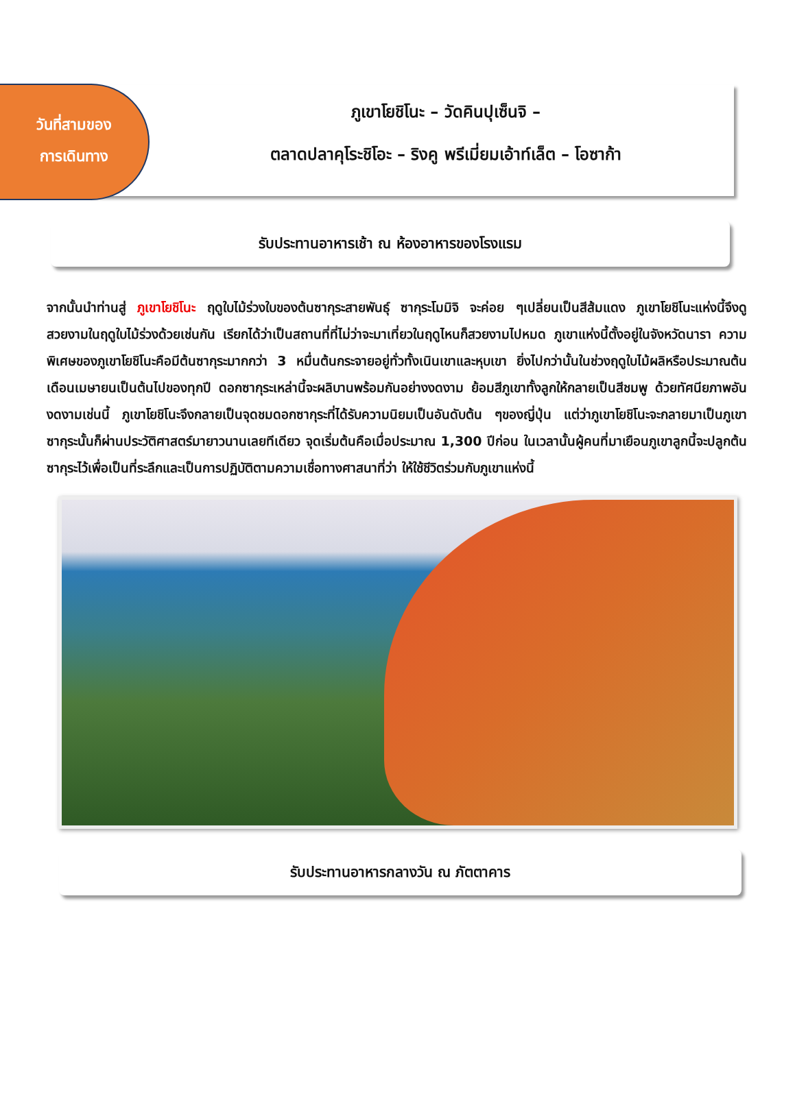วันที่สามของ
การเดินทาง
ภูเขาโยชิโนะ – วัดคินปุเซ็นจิ –
ตลาดปลาคุโระชิโอะ – ริงคู พรีเมี่ยมเอ้าท์เล็ต – โอซาก้า
รับประทานอาหารเช้า ณ ห้องอาหารของโรงแรม
จากนั้นนำท่านสู่ ภูเขาโยชิโนะ ฤดูใบไม้ร่วงใบของต้นซากุระสายพันธุ์ ซากุระโมมิจิ จะค่อย ๆเปลี่ยนเป็นสีส้มแดง ภูเขาโยชิโนะแห่งนี้จึงดูสวยงามในฤดูใบไม้ร่วงด้วยเช่นกัน เรียกได้ว่าเป็นสถานที่ที่ไม่ว่าจะมาเที่ยวในฤดูไหนก็สวยงามไปหมด ภูเขาแห่งนี้ตั้งอยู่ในจังหวัดนารา ความพิเศษของภูเขาโยชิโนะคือมีต้นซากุระมากกว่า 3 หมื่นต้นกระจายอยู่ทั่วทั้งเนินเขาและหุบเขา ยิ่งไปกว่านั้นในช่วงฤดูใบไม้ผลิหรือประมาณต้นเดือนเมษายนเป็นต้นไปของทุกปี ดอกซากุระเหล่านี้จะผลิบานพร้อมกันอย่างงดงาม ย้อมสีภูเขาทั้งลูกให้กลายเป็นสีชมพู ด้วยทัศนียภาพอันงดงามเช่นนี้ ภูเขาโยชิโนะจึงกลายเป็นจุดชมดอกซากุระที่ได้รับความนิยมเป็นอันดับต้น ๆของญี่ปุ่น แต่ว่าภูเขาโยชิโนะจะกลายมาเป็นภูเขาซากุระนั้นก็ผ่านประวัติศาสตร์มายาวนานเลยทีเดียว จุดเริ่มต้นคือเมื่อประมาณ 1,300 ปีก่อน ในเวลานั้นผู้คนที่มาเยือนภูเขาลูกนี้จะปลูกต้นซากุระไว้เพื่อเป็นที่ระลึกและเป็นการปฏิบัติตามความเชื่อทางศาสนาที่ว่า ให้ใช้ชีวิตร่วมกับภูเขาแห่งนี้
รับประทานอาหารกลางวัน ณ ภัตตาคาร